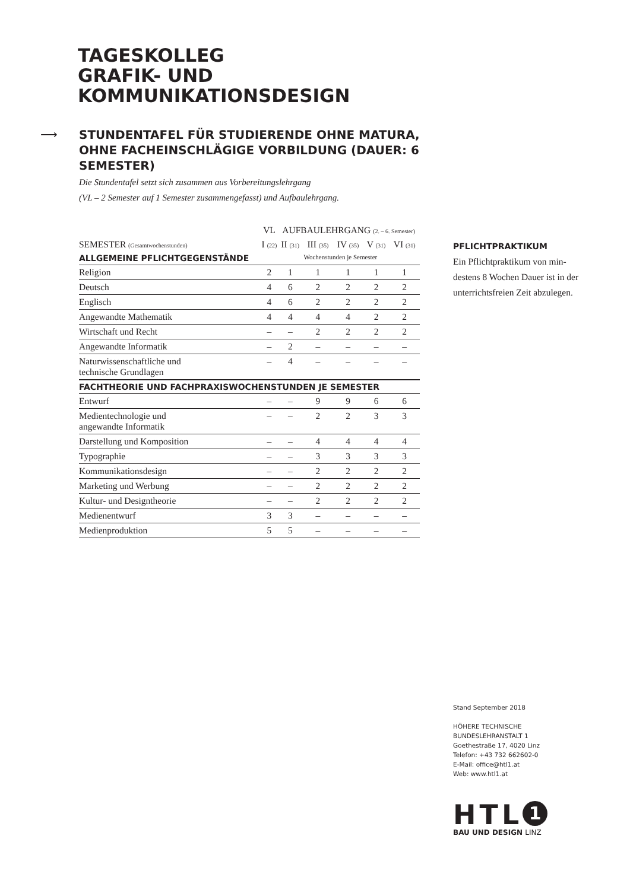TAGESKOLLEG
GRAFIK- UND
KOMMUNIKATIONSDESIGN
⟶
STUNDENTAFEL FÜR STUDIERENDE OHNE MATURA, OHNE FACHEINSCHLÄGIGE VORBILDUNG (DAUER: 6 SEMESTER)
Die Stundentafel setzt sich zusammen aus Vorbereitungslehrgang
(VL – 2 Semester auf 1 Semester zusammengefasst) und Aufbaulehrgang.
| | VL | AUFBAULEHRGANG (2. – 6. Semester) | | | | |
| --- | --- | --- | --- | --- | --- | --- |
| SEMESTER (Gesamtwochenstunden) | I (22) | II (31) | III (35) | IV (35) | V (31) | VI (31) |
| ALLGEMEINE PFLICHTGEGENSTÄNDE | Wochenstunden je Semester | | | | | |
| Religion | 2 | 1 | 1 | 1 | 1 | 1 |
| Deutsch | 4 | 6 | 2 | 2 | 2 | 2 |
| Englisch | 4 | 6 | 2 | 2 | 2 | 2 |
| Angewandte Mathematik | 4 | 4 | 4 | 4 | 2 | 2 |
| Wirtschaft und Recht | – | – | 2 | 2 | 2 | 2 |
| Angewandte Informatik | – | 2 | – | – | – | – |
| Naturwissenschaftliche und technische Grundlagen | – | 4 | – | – | – | – |
| FACHTHEORIE UND FACHPRAXISWOCHENSTUNDEN JE SEMESTER | | | | | | |
| Entwurf | – | – | 9 | 9 | 6 | 6 |
| Medientechnologie und angewandte Informatik | – | – | 2 | 2 | 3 | 3 |
| Darstellung und Komposition | – | – | 4 | 4 | 4 | 4 |
| Typographie | – | – | 3 | 3 | 3 | 3 |
| Kommunikationsdesign | – | – | 2 | 2 | 2 | 2 |
| Marketing und Werbung | – | – | 2 | 2 | 2 | 2 |
| Kultur- und Designtheorie | – | – | 2 | 2 | 2 | 2 |
| Medienentwurf | 3 | 3 | – | – | – | – |
| Medienproduktion | 5 | 5 | – | – | – | – |
PFLICHTPRAKTIKUM
Ein Pflichtpraktikum von min-destens 8 Wochen Dauer ist in der unterrichtsfreien Zeit abzulegen.
Stand September 2018
HÖHERE TECHNISCHE
BUNDESLEHRANSTALT 1
Goethestraße 17, 4020 Linz
Telefon: +43 732 662602-0
E-Mail: office@htl1.at
Web: www.htl1.at
HTL 1
BAU UND DESIGN LINZ